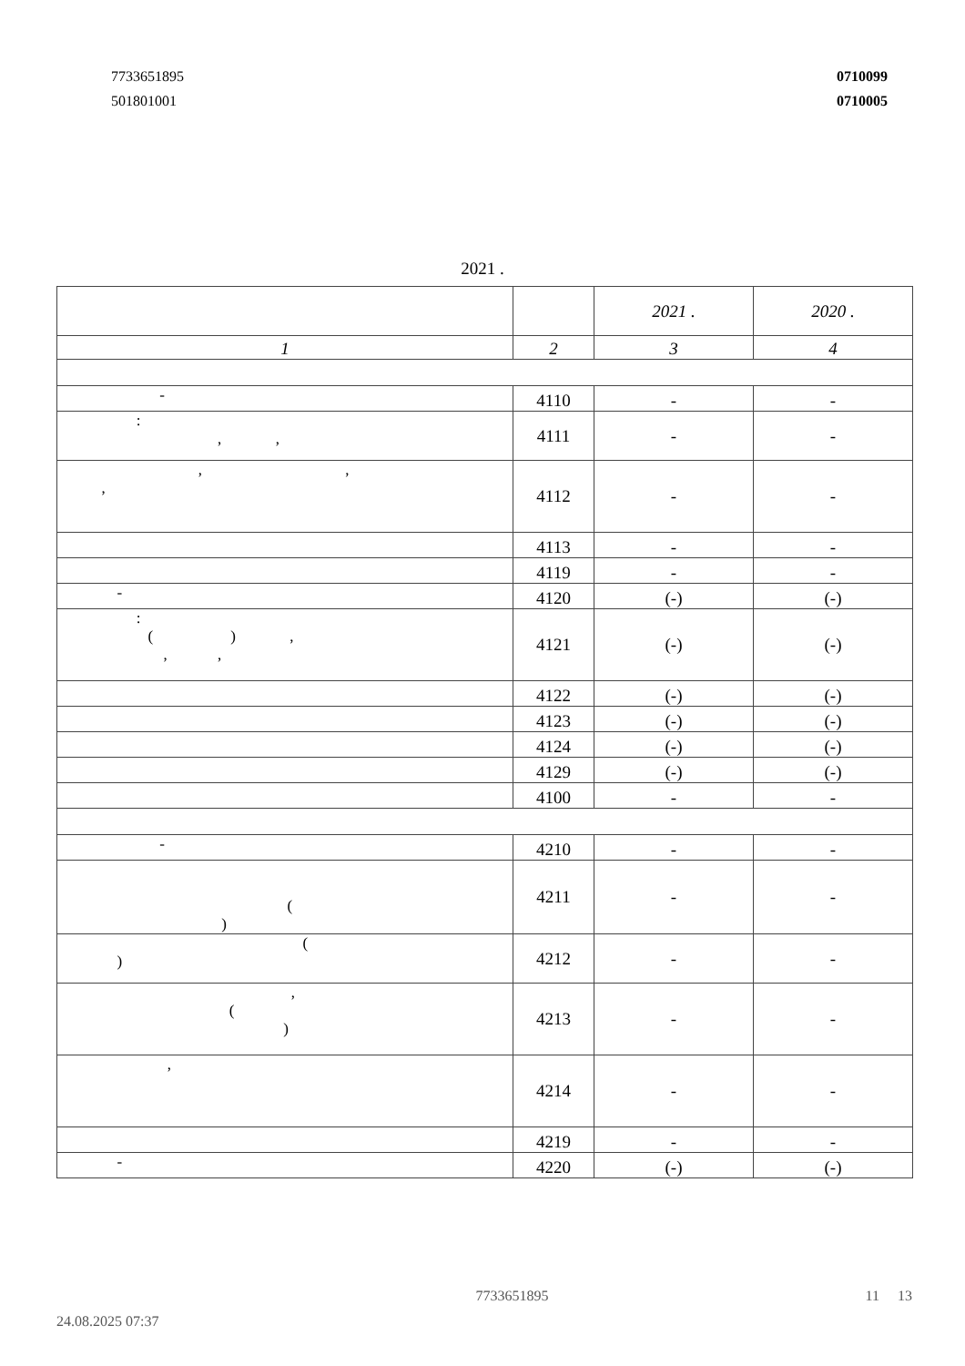7733651895
501801001
0710099
0710005
2021 .
| | | 2021 . | 2020 . |
| --- | --- | --- | --- |
| 1 | 2 | 3 | 4 |
| - | 4110 | - | - |
| : , , | 4111 | - | - |
| , , , | 4112 | - | - |
| | 4113 | - | - |
| | 4119 | - | - |
| - | 4120 | (-) | (-) |
| : ( ) , , , | 4121 | (-) | (-) |
| | 4122 | (-) | (-) |
| | 4123 | (-) | (-) |
| | 4124 | (-) | (-) |
| | 4129 | (-) | (-) |
| | 4100 | - | - |
| - | 4210 | - | - |
| ( ) | 4211 | - | - |
| ( ) | 4212 | - | - |
| , ( ) | 4213 | - | - |
| , | 4214 | - | - |
| | 4219 | - | - |
| - | 4220 | (-) | (-) |
24.08.2025 07:37
7733651895 11 13